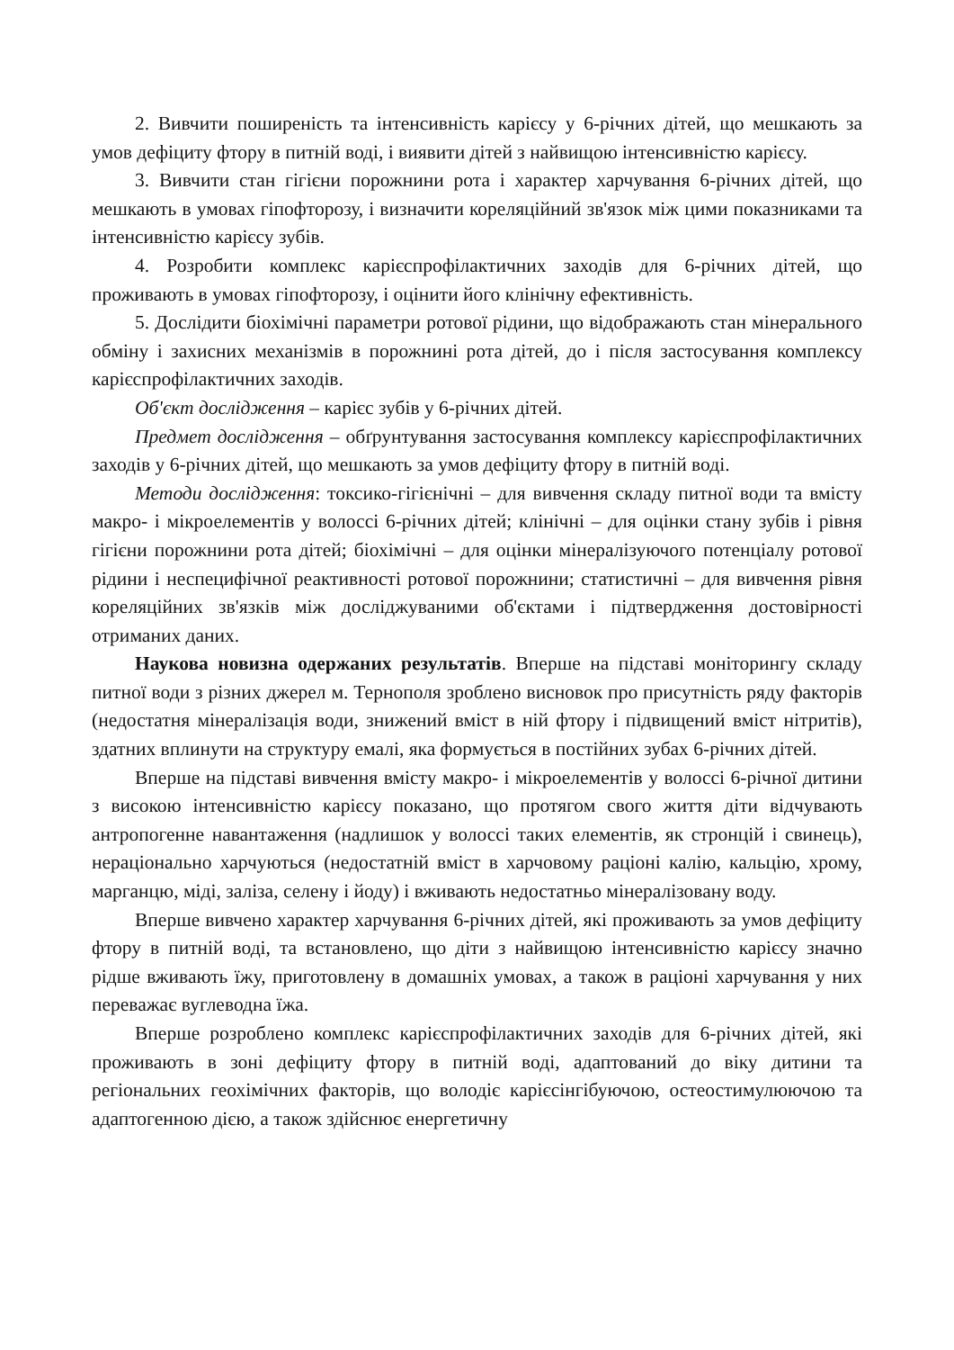2. Вивчити поширеність та інтенсивність карієсу у 6-річних дітей, що мешкають за умов дефіциту фтору в питній воді, і виявити дітей з найвищою інтенсивністю карієсу.
3. Вивчити стан гігієни порожнини рота і характер харчування 6-річних дітей, що мешкають в умовах гіпофторозу, і визначити кореляційний зв'язок між цими показниками та інтенсивністю карієсу зубів.
4. Розробити комплекс карієспрофілактичних заходів для 6-річних дітей, що проживають в умовах гіпофторозу, і оцінити його клінічну ефективність.
5. Дослідити біохімічні параметри ротової рідини, що відображають стан мінерального обміну і захисних механізмів в порожнині рота дітей, до і після застосування комплексу карієспрофілактичних заходів.
Об'єкт дослідження – карієс зубів у 6-річних дітей.
Предмет дослідження – обґрунтування застосування комплексу карієспрофілактичних заходів у 6-річних дітей, що мешкають за умов дефіциту фтору в питній воді.
Методи дослідження: токсико-гігієнічні – для вивчення складу питної води та вмісту макро- і мікроелементів у волоссі 6-річних дітей; клінічні – для оцінки стану зубів і рівня гігієни порожнини рота дітей; біохімічні – для оцінки мінералізуючого потенціалу ротової рідини і неспецифічної реактивності ротової порожнини; статистичні – для вивчення рівня кореляційних зв'язків між досліджуваними об'єктами і підтвердження достовірності отриманих даних.
Наукова новизна одержаних результатів. Вперше на підставі моніторингу складу питної води з різних джерел м. Тернополя зроблено висновок про присутність ряду факторів (недостатня мінералізація води, знижений вміст в ній фтору і підвищений вміст нітритів), здатних вплинути на структуру емалі, яка формується в постійних зубах 6-річних дітей.
Вперше на підставі вивчення вмісту макро- і мікроелементів у волоссі 6-річної дитини з високою інтенсивністю карієсу показано, що протягом свого життя діти відчувають антропогенне навантаження (надлишок у волоссі таких елементів, як стронцій і свинець), нераціонально харчуються (недостатній вміст в харчовому раціоні калію, кальцію, хрому, марганцю, міді, заліза, селену і йоду) і вживають недостатньо мінералізовану воду.
Вперше вивчено характер харчування 6-річних дітей, які проживають за умов дефіциту фтору в питній воді, та встановлено, що діти з найвищою інтенсивністю карієсу значно рідше вживають їжу, приготовлену в домашніх умовах, а також в раціоні харчування у них переважає вуглеводна їжа.
Вперше розроблено комплекс карієспрофілактичних заходів для 6-річних дітей, які проживають в зоні дефіциту фтору в питній воді, адаптований до віку дитини та регіональних геохімічних факторів, що володіє карієсінгібуючою, остеостимулюючою та адаптогенною дією, а також здійснює енергетичну